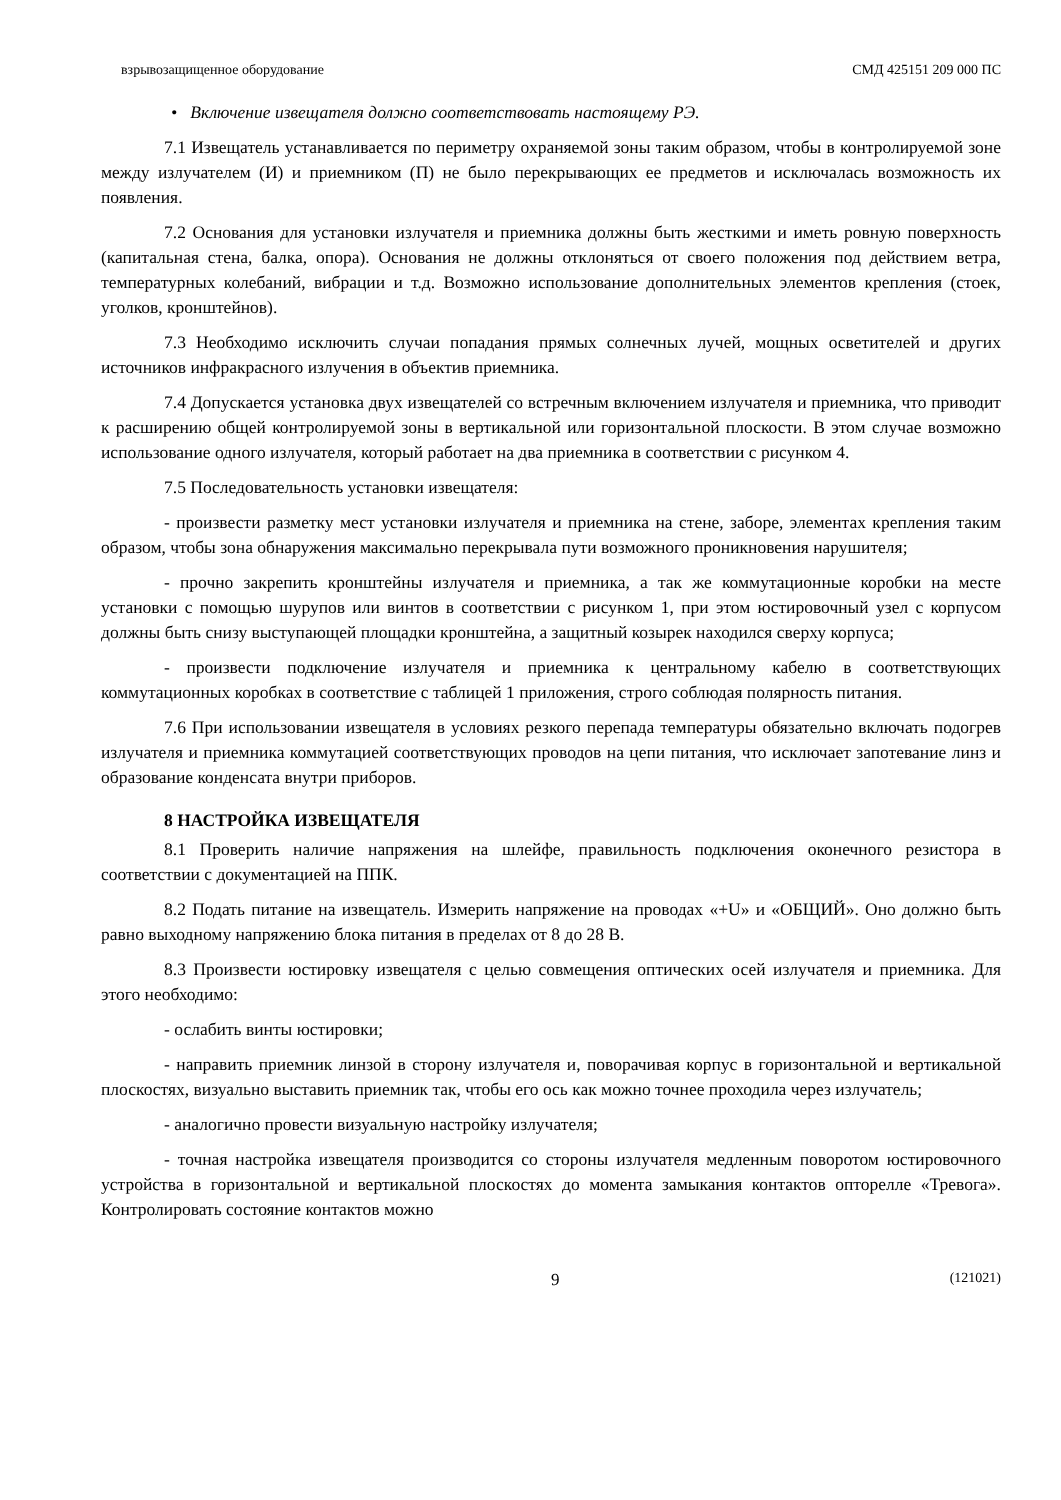взрывозащищенное оборудование СМД 425151 209 000 ПС
• Включение извещателя должно соответствовать настоящему РЭ.
7.1 Извещатель устанавливается по периметру охраняемой зоны таким образом, чтобы в контролируемой зоне между излучателем (И) и приемником (П) не было перекрывающих ее предметов и исключалась возможность их появления.
7.2 Основания для установки излучателя и приемника должны быть жесткими и иметь ровную поверхность (капитальная стена, балка, опора). Основания не должны отклоняться от своего положения под действием ветра, температурных колебаний, вибрации и т.д. Возможно использование дополнительных элементов крепления (стоек, уголков, кронштейнов).
7.3 Необходимо исключить случаи попадания прямых солнечных лучей, мощных осветителей и других источников инфракрасного излучения в объектив приемника.
7.4 Допускается установка двух извещателей со встречным включением излучателя и приемника, что приводит к расширению общей контролируемой зоны в вертикальной или горизонтальной плоскости. В этом случае возможно использование одного излучателя, который работает на два приемника в соответствии с рисунком 4.
7.5 Последовательность установки извещателя:
- произвести разметку мест установки излучателя и приемника на стене, заборе, элементах крепления таким образом, чтобы зона обнаружения максимально перекрывала пути возможного проникновения нарушителя;
- прочно закрепить кронштейны излучателя и приемника, а так же коммутационные коробки на месте установки с помощью шурупов или винтов в соответствии с рисунком 1, при этом юстировочный узел с корпусом должны быть снизу выступающей площадки кронштейна, а защитный козырек находился сверху корпуса;
- произвести подключение излучателя и приемника к центральному кабелю в соответствующих коммутационных коробках в соответствие с таблицей 1 приложения, строго соблюдая полярность питания.
7.6 При использовании извещателя в условиях резкого перепада температуры обязательно включать подогрев излучателя и приемника коммутацией соответствующих проводов на цепи питания, что исключает запотевание линз и образование конденсата внутри приборов.
8 НАСТРОЙКА ИЗВЕЩАТЕЛЯ
8.1 Проверить наличие напряжения на шлейфе, правильность подключения оконечного резистора в соответствии с документацией на ППК.
8.2 Подать питание на извещатель. Измерить напряжение на проводах «+U» и «ОБЩИЙ». Оно должно быть равно выходному напряжению блока питания в пределах от 8 до 28 В.
8.3 Произвести юстировку извещателя с целью совмещения оптических осей излучателя и приемника. Для этого необходимо:
- ослабить винты юстировки;
- направить приемник линзой в сторону излучателя и, поворачивая корпус в горизонтальной и вертикальной плоскостях, визуально выставить приемник так, чтобы его ось как можно точнее проходила через излучатель;
- аналогично провести визуальную настройку излучателя;
- точная настройка извещателя производится со стороны излучателя медленным поворотом юстировочного устройства в горизонтальной и вертикальной плоскостях до момента замыкания контактов опторелле «Тревога». Контролировать состояние контактов можно
9 (121021)